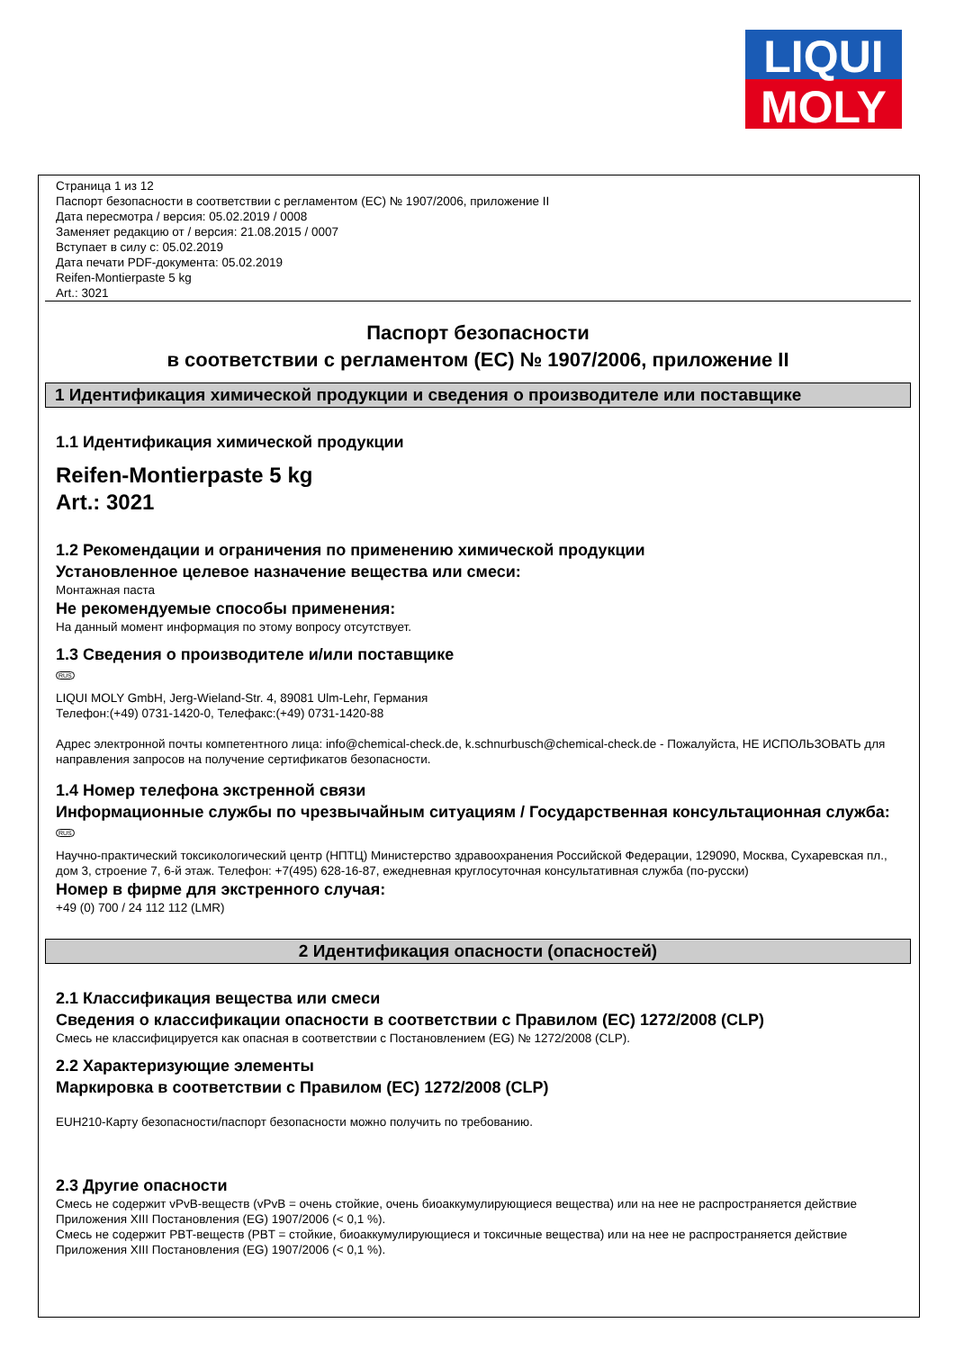LIQUI
MOLY
Страница 1 из 12
Паспорт безопасности в соответствии с регламентом (ЕС) № 1907/2006, приложение II
Дата пересмотра / версия: 05.02.2019 / 0008
Заменяет редакцию от / версия: 21.08.2015 / 0007
Вступает в силу с: 05.02.2019
Дата печати PDF-документа: 05.02.2019
Reifen-Montierpaste 5 kg
Art.: 3021
Паспорт безопасности
в соответствии с регламентом (ЕС) № 1907/2006, приложение II
1 Идентификация химической продукции и сведения о производителе или поставщике
1.1 Идентификация химической продукции
Reifen-Montierpaste 5 kg
Art.: 3021
1.2 Рекомендации и ограничения по применению химической продукции
Установленное целевое назначение вещества или смеси:
Монтажная паста
Не рекомендуемые способы применения:
На данный момент информация по этому вопросу отсутствует.
1.3 Сведения о производителе и/или поставщике
RUS
LIQUI MOLY GmbH, Jerg-Wieland-Str. 4, 89081 Ulm-Lehr, Германия
Телефон:(+49) 0731-1420-0, Телефакс:(+49) 0731-1420-88
Адрес электронной почты компетентного лица: info@chemical-check.de, k.schnurbusch@chemical-check.de - Пожалуйста, НЕ ИСПОЛЬЗОВАТЬ для направления запросов на получение сертификатов безопасности.
1.4 Номер телефона экстренной связи
Информационные службы по чрезвычайным ситуациям / Государственная консультационная служба:
RUS
Научно-практический токсикологический центр (НПТЦ) Министерство здравоохранения Российской Федерации, 129090, Москва, Сухаревская пл., дом 3, строение 7, 6-й этаж. Телефон: +7(495) 628-16-87, ежедневная круглосуточная консультативная служба (по-русски)
Номер в фирме для экстренного случая:
+49 (0) 700 / 24 112 112 (LMR)
2 Идентификация опасности (опасностей)
2.1 Классификация вещества или смеси
Сведения о классификации опасности в соответствии с Правилом (ЕС) 1272/2008 (CLP)
Смесь не классифицируется как опасная в соответствии с Постановлением (EG) № 1272/2008 (CLP).
2.2 Характеризующие элементы
Маркировка в соответствии с Правилом (ЕС) 1272/2008 (CLP)
EUH210-Карту безопасности/паспорт безопасности можно получить по требованию.
2.3 Другие опасности
Смесь не содержит vPvB-веществ (vPvB = очень стойкие, очень биоаккумулирующиеся вещества) или на нее не распространяется действие Приложения XIII Постановления (EG) 1907/2006 (< 0,1 %).
Смесь не содержит PBT-веществ (PBT = стойкие, биоаккумулирующиеся и токсичные вещества) или на нее не распространяется действие Приложения XIII Постановления (EG) 1907/2006 (< 0,1 %).